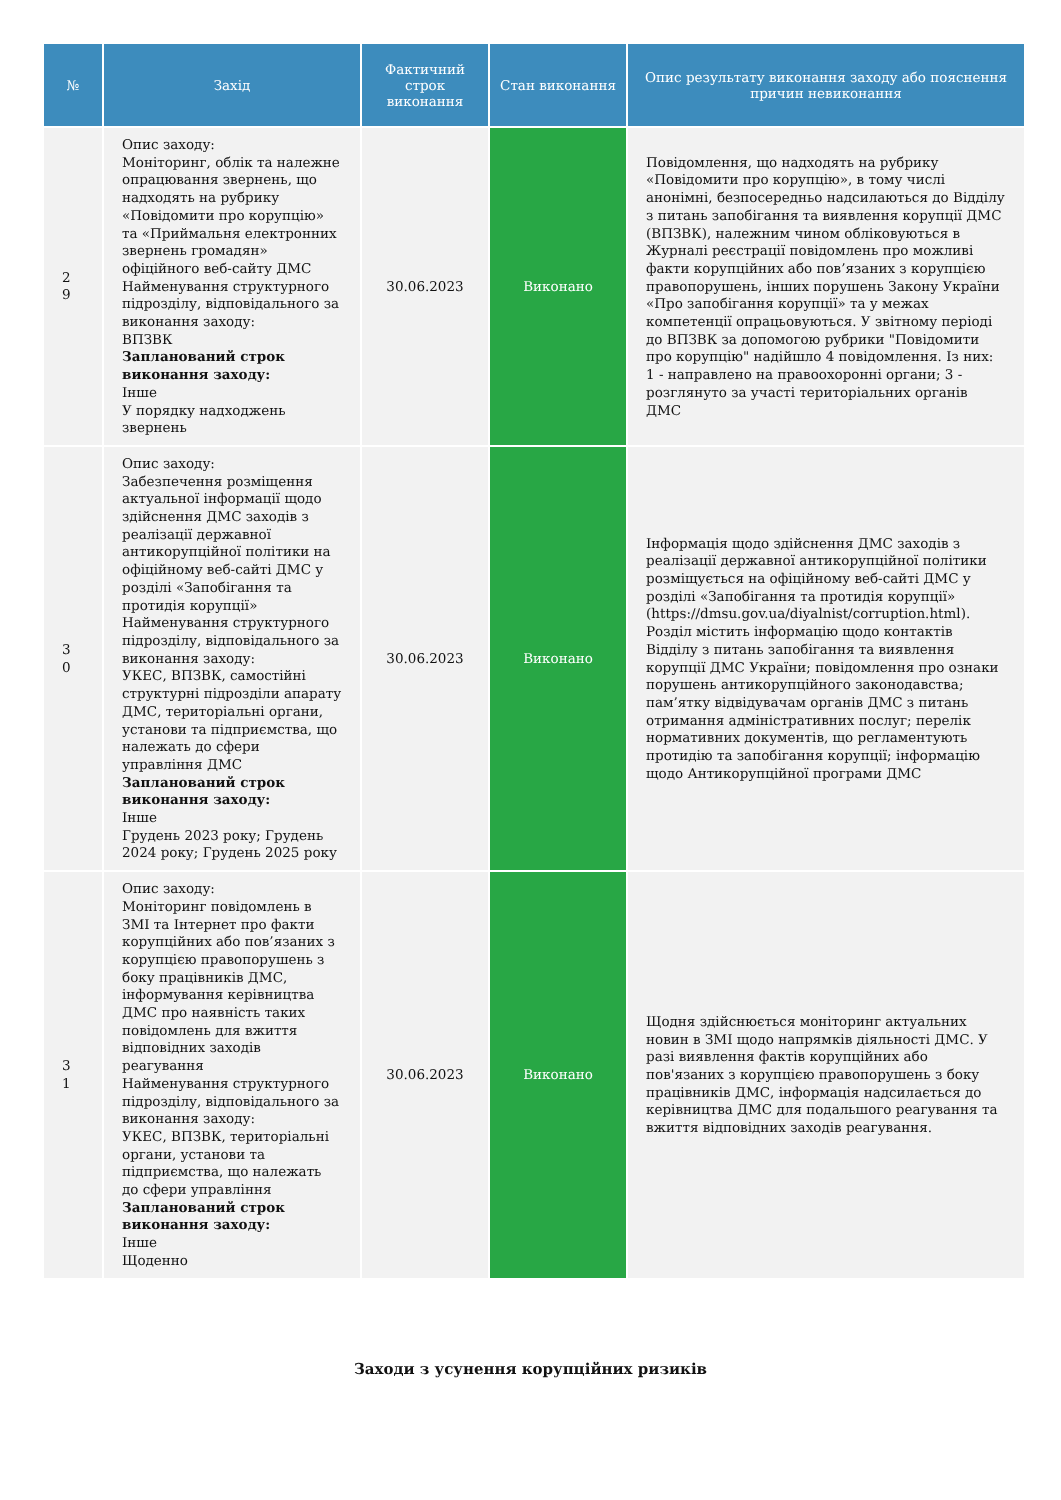| № | Захід | Фактичний строк виконання | Стан виконання | Опис результату виконання заходу або пояснення причин невиконання |
| --- | --- | --- | --- | --- |
| 2 9 | Опис заходу: Моніторинг, облік та належне опрацювання звернень, що надходять на рубрику «Повідомити про корупцію» та «Приймальня електронних звернень громадян» офіційного веб-сайту ДМС Найменування структурного підрозділу, відповідального за виконання заходу: ВПЗВК Запланований строк виконання заходу: Інше У порядку надходжень звернень | 30.06.2023 | Виконано | Повідомлення, що надходять на рубрику «Повідомити про корупцію», в тому числі анонімні, безпосередньо надсилаються до Відділу з питань запобігання та виявлення корупції ДМС (ВПЗВК), належним чином обліковуються в Журналі реєстрації повідомлень про можливі факти корупційних або пов’язаних з корупцією правопорушень, інших порушень Закону України «Про запобігання корупції» та у межах компетенції опрацьовуються. У звітному періоді до ВПЗВК за допомогою рубрики "Повідомити про корупцію" надійшло 4 повідомлення. Із них: 1 - направлено на правоохоронні органи; 3 - розглянуто за участі територіальних органів ДМС |
| 3 0 | Опис заходу: Забезпечення розміщення актуальної інформації щодо здійснення ДМС заходів з реалізації державної антикорупційної політики на офіційному веб-сайті ДМС у розділі «Запобігання та протидія корупції» Найменування структурного підрозділу, відповідального за виконання заходу: УКЕС, ВПЗВК, самостійні структурні підрозділи апарату ДМС, територіальні органи, установи та підприємства, що належать до сфери управління ДМС Запланований строк виконання заходу: Інше Грудень 2023 року; Грудень 2024 року; Грудень 2025 року | 30.06.2023 | Виконано | Інформація щодо здійснення ДМС заходів з реалізації державної антикорупційної політики розміщується на офіційному веб-сайті ДМС у розділі «Запобігання та протидія корупції» (https://dmsu.gov.ua/diyalnist/corruption.html). Розділ містить інформацію щодо контактів Відділу з питань запобігання та виявлення корупції ДМС України; повідомлення про ознаки порушень антикорупційного законодавства; пам’ятку відвідувачам органів ДМС з питань отримання адміністративних послуг; перелік нормативних документів, що регламентують протидію та запобігання корупції; інформацію щодо Антикорупційної програми ДМС |
| 3 1 | Опис заходу: Моніторинг повідомлень в ЗМІ та Інтернет про факти корупційних або пов’язаних з корупцією правопорушень з боку працівників ДМС, інформування керівництва ДМС про наявність таких повідомлень для вжиття відповідних заходів реагування Найменування структурного підрозділу, відповідального за виконання заходу: УКЕС, ВПЗВК, територіальні органи, установи та підприємства, що належать до сфери управління Запланований строк виконання заходу: Інше Щоденно | 30.06.2023 | Виконано | Щодня здійснюється моніторинг актуальних новин в ЗМІ щодо напрямків діяльності ДМС. У разі виявлення фактів корупційних або пов'язаних з корупцією правопорушень з боку працівників ДМС, інформація надсилається до керівництва ДМС для подальшого реагування та вжиття відповідних заходів реагування. |
Заходи з усунення корупційних ризиків